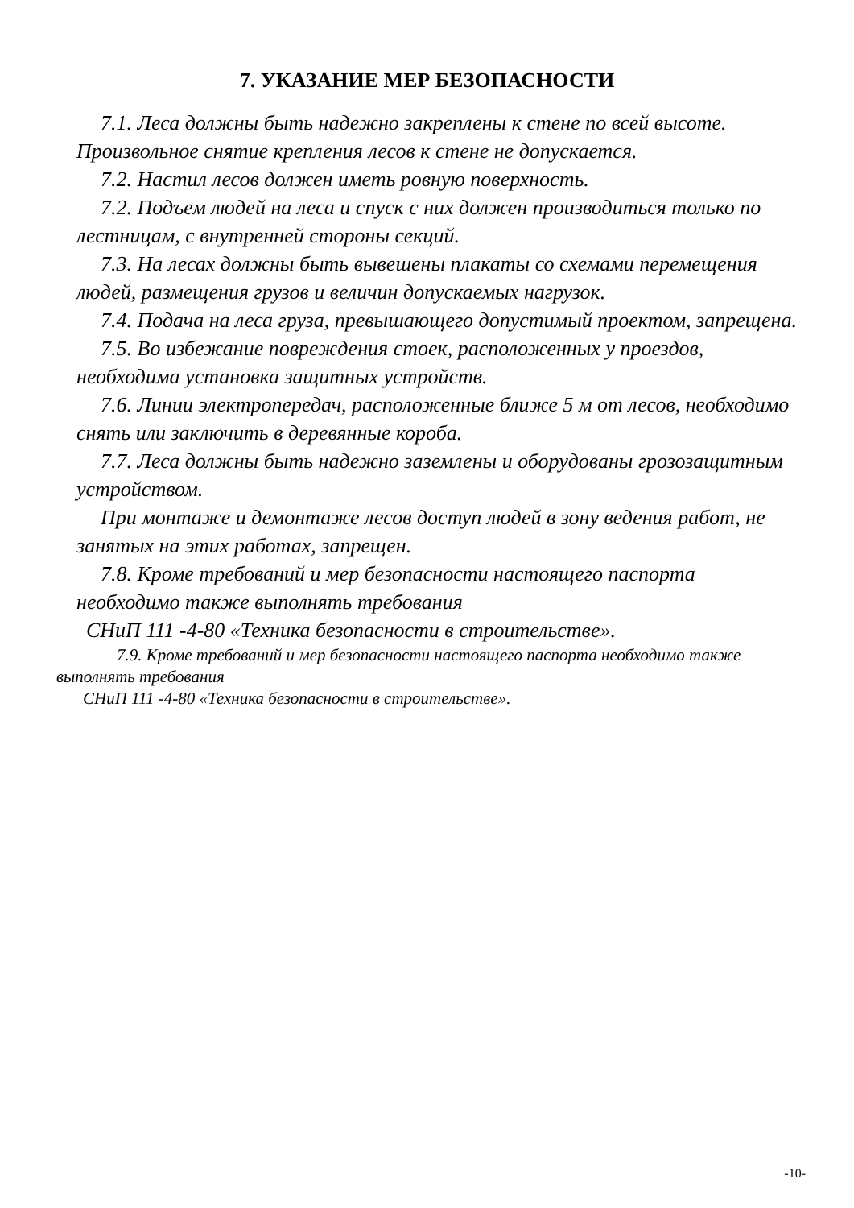7. УКАЗАНИЕ МЕР БЕЗОПАСНОСТИ
7.1. Леса должны быть надежно закреплены к стене по всей высоте. Произвольное снятие крепления лесов к стене не допускается.
7.2. Настил лесов должен иметь ровную поверхность.
7.2. Подъем людей на леса и спуск с них должен производиться только по лестницам, с внутренней стороны секций.
7.3. На лесах должны быть вывешены плакаты со схемами перемещения людей, размещения грузов и величин допускаемых нагрузок.
7.4. Подача на леса груза, превышающего допустимый проектом, запрещена.
7.5. Во избежание повреждения стоек, расположенных у проездов, необходима установка защитных устройств.
7.6. Линии электропередач, расположенные ближе 5 м от лесов, необходимо снять или заключить в деревянные короба.
7.7. Леса должны быть надежно заземлены и оборудованы грозозащитным устройством.
При монтаже и демонтаже лесов доступ людей в зону ведения работ, не занятых на этих работах, запрещен.
7.8. Кроме требований и мер безопасности настоящего паспорта необходимо также выполнять требования
СНиП 111 -4-80 «Техника безопасности в строительстве».
7.9. Кроме требований и мер безопасности настоящего паспорта необходимо также выполнять требования
СНиП 111 -4-80 «Техника безопасности в строительстве».
-10-